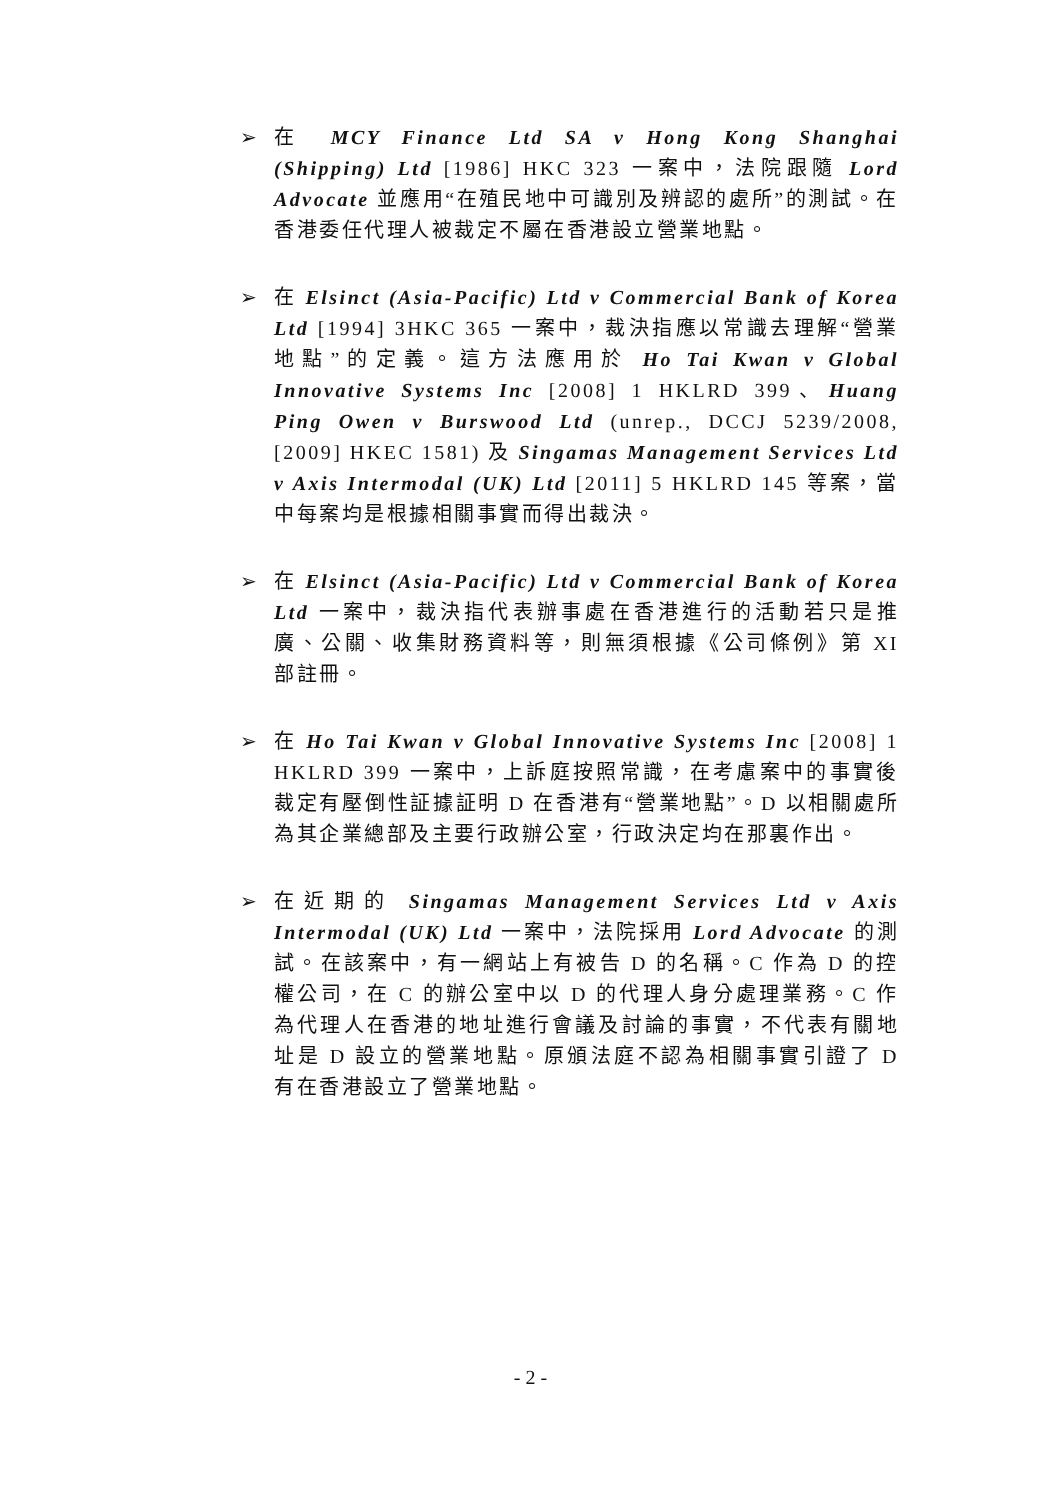➢ 在 MCY Finance Ltd SA v Hong Kong Shanghai (Shipping) Ltd [1986] HKC 323 一案中，法院跟隨 Lord Advocate 並應用“在殖民地中可識別及辨認的處所”的測試。在香港委任代理人被裁定不屬在香港設立營業地點。
➢ 在 Elsinct (Asia-Pacific) Ltd v Commercial Bank of Korea Ltd [1994] 3HKC 365 一案中，裁決指應以常識去理解“營業地點”的定義。這方法應用於 Ho Tai Kwan v Global Innovative Systems Inc [2008] 1 HKLRD 399、Huang Ping Owen v Burswood Ltd (unrep., DCCJ 5239/2008, [2009] HKEC 1581) 及 Singamas Management Services Ltd v Axis Intermodal (UK) Ltd [2011] 5 HKLRD 145 等案，當中每案均是根據相關事實而得出裁決。
➢ 在 Elsinct (Asia-Pacific) Ltd v Commercial Bank of Korea Ltd 一案中，裁決指代表辦事處在香港進行的活動若只是推廣、公關、收集財務資料等，則無須根據《公司條例》第 XI 部註冊。
➢ 在 Ho Tai Kwan v Global Innovative Systems Inc [2008] 1 HKLRD 399 一案中，上訴庭按照常識，在考慮案中的事實後裁定有壓倒性証據証明 D 在香港有“營業地點”。D 以相關處所為其企業總部及主要行政辦公室，行政決定均在那裏作出。
➢ 在近期的 Singamas Management Services Ltd v Axis Intermodal (UK) Ltd 一案中，法院採用 Lord Advocate 的測試。在該案中，有一網站上有被告 D 的名稱。C 作為 D 的控權公司，在 C 的辦公室中以 D 的代理人身分處理業務。C 作為代理人在香港的地址進行會議及討論的事實，不代表有關地址是 D 設立的營業地點。原頒法庭不認為相關事實引證了 D 有在香港設立了營業地點。
- 2 -